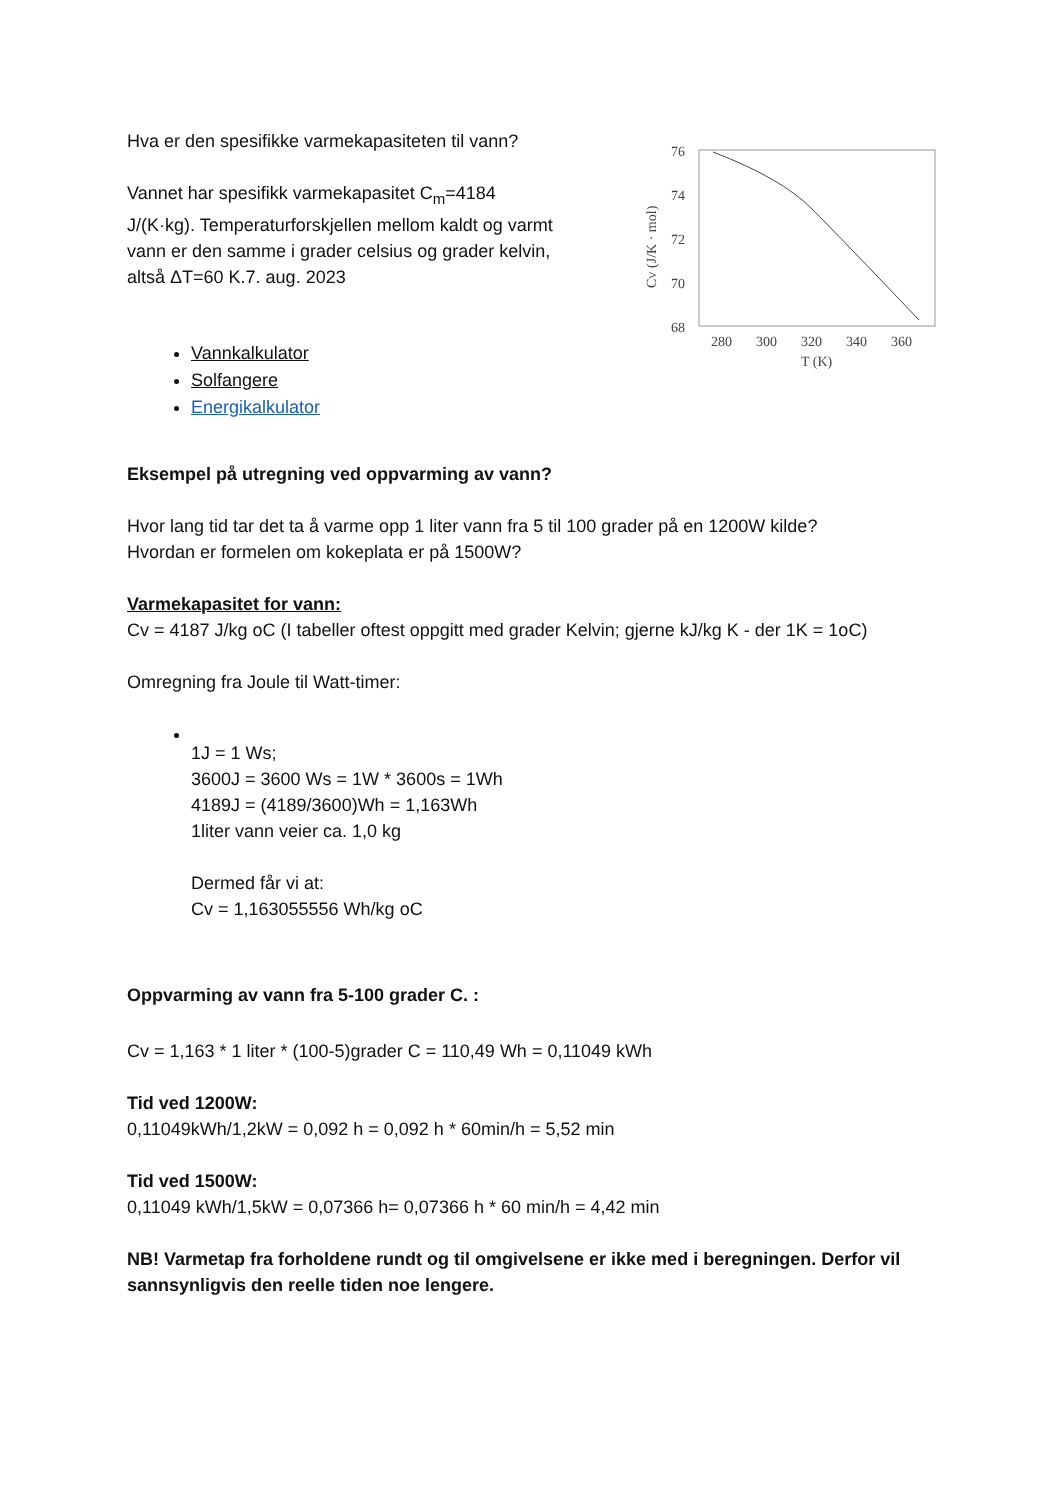Hva er den spesifikke varmekapasiteten til vann?
Vannet har spesifikk varmekapasitet C<sub>m</sub>=4184 J/(K·kg). Temperaturforskjellen mellom kaldt og varmt vann er den samme i grader celsius og grader kelvin, altså ΔT=60 K.7. aug. 2023
Vannkalkulator
Solfangere
Energikalkulator
76
74
72
70
68
280
300
320
340
360
T (K)
CV (J/K · mol)
Eksempel på utregning ved oppvarming av vann?
Hvor lang tid tar det ta å varme opp 1 liter vann fra 5 til 100 grader på en 1200W kilde?
Hvordan er formelen om kokeplata er på 1500W?
Varmekapasitet for vann:
Cv = 4187 J/kg oC (I tabeller oftest oppgitt med grader Kelvin; gjerne kJ/kg K - der 1K = 1oC)
Omregning fra Joule til Watt-timer:
1J = 1 Ws;
3600J = 3600 Ws = 1W * 3600s = 1Wh
4189J = (4189/3600)Wh = 1,163Wh
1liter vann veier ca. 1,0 kg
Dermed får vi at:
Cv = 1,163055556 Wh/kg oC
Oppvarming av vann fra 5-100 grader C. :
Cv = 1,163 * 1 liter * (100-5)grader C = 110,49 Wh = 0,11049 kWh
Tid ved 1200W:
0,11049kWh/1,2kW = 0,092 h = 0,092 h * 60min/h = 5,52 min
Tid ved 1500W:
0,11049 kWh/1,5kW = 0,07366 h= 0,07366 h * 60 min/h = 4,42 min
NB! Varmetap fra forholdene rundt og til omgivelsene er ikke med i beregningen. Derfor vil sannsynligvis den reelle tiden noe lengere.